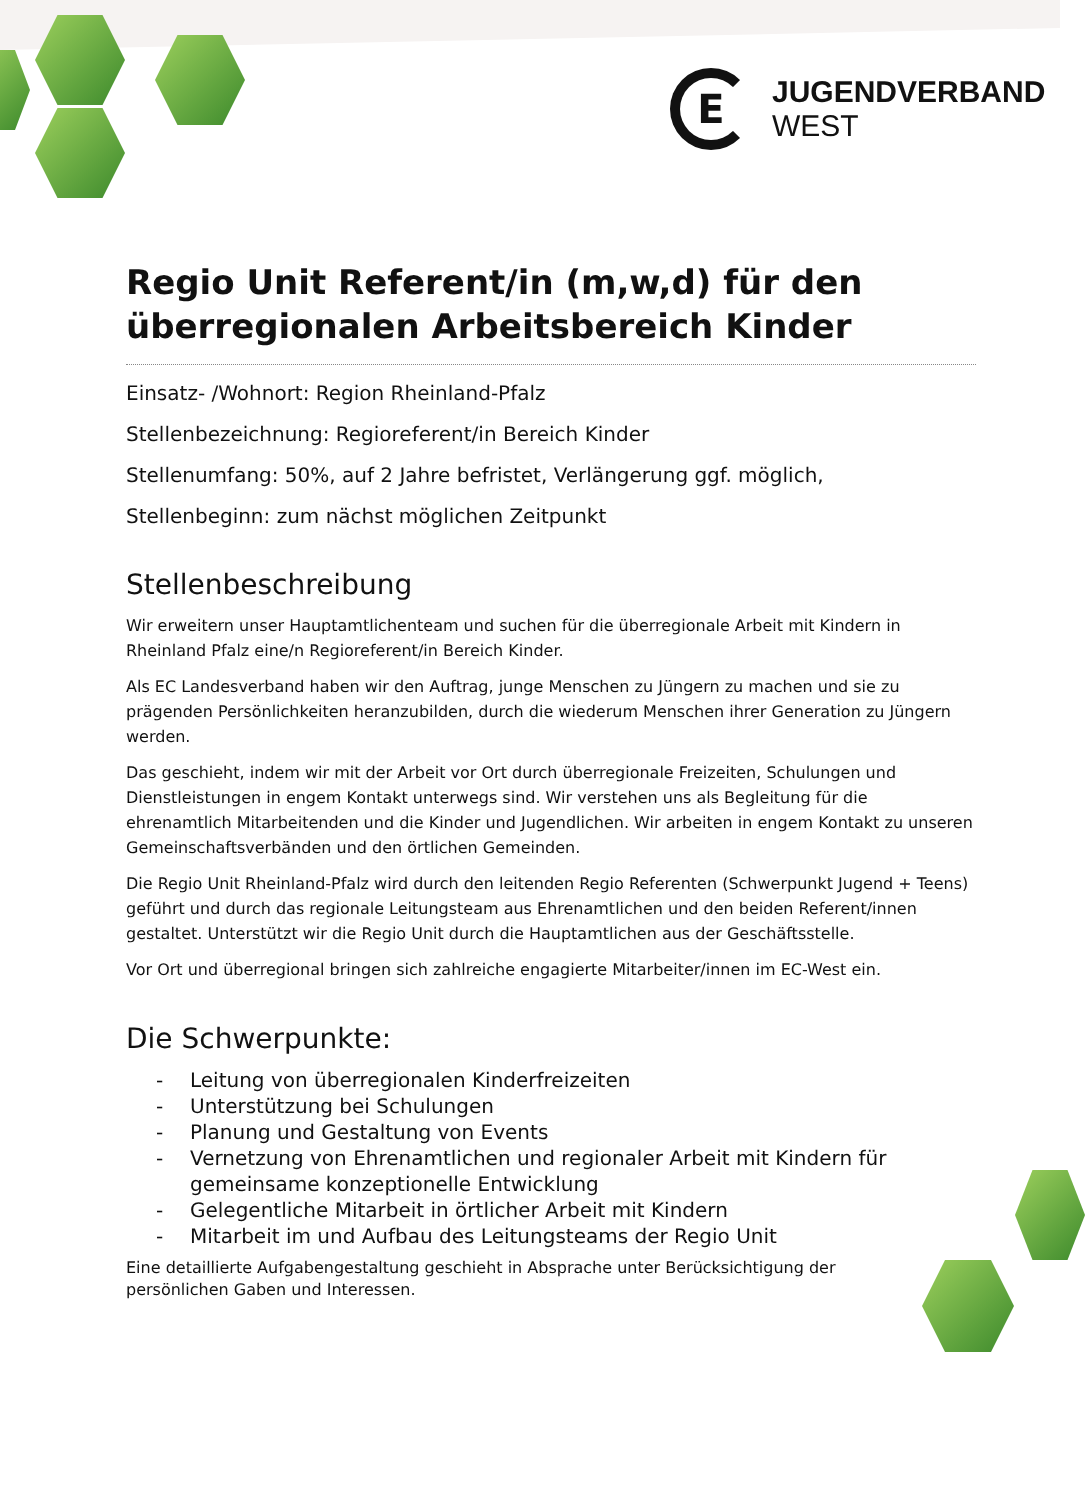E
JUGENDVERBAND
WEST
Regio Unit Referent/in (m,w,d) für den überregionalen Arbeitsbereich Kinder
Einsatz- /Wohnort: Region Rheinland-Pfalz
Stellenbezeichnung: Regioreferent/in Bereich Kinder
Stellenumfang: 50%, auf 2 Jahre befristet, Verlängerung ggf. möglich,
Stellenbeginn: zum nächst möglichen Zeitpunkt
Stellenbeschreibung
Wir erweitern unser Hauptamtlichenteam und suchen für die überregionale Arbeit mit Kindern in Rheinland Pfalz eine/n Regioreferent/in Bereich Kinder.
Als EC Landesverband haben wir den Auftrag, junge Menschen zu Jüngern zu machen und sie zu prägenden Persönlichkeiten heranzubilden, durch die wiederum Menschen ihrer Generation zu Jüngern werden.
Das geschieht, indem wir mit der Arbeit vor Ort durch überregionale Freizeiten, Schulungen und Dienstleistungen in engem Kontakt unterwegs sind. Wir verstehen uns als Begleitung für die ehrenamtlich Mitarbeitenden und die Kinder und Jugendlichen. Wir arbeiten in engem Kontakt zu unseren Gemeinschaftsverbänden und den örtlichen Gemeinden.
Die Regio Unit Rheinland-Pfalz wird durch den leitenden Regio Referenten (Schwerpunkt Jugend + Teens) geführt und durch das regionale Leitungsteam aus Ehrenamtlichen und den beiden Referent/innen gestaltet. Unterstützt wir die Regio Unit durch die Hauptamtlichen aus der Geschäftsstelle.
Vor Ort und überregional bringen sich zahlreiche engagierte Mitarbeiter/innen im EC-West ein.
Die Schwerpunkte:
- Leitung von überregionalen Kinderfreizeiten
- Unterstützung bei Schulungen
- Planung und Gestaltung von Events
- Vernetzung von Ehrenamtlichen und regionaler Arbeit mit Kindern für gemeinsame konzeptionelle Entwicklung
- Gelegentliche Mitarbeit in örtlicher Arbeit mit Kindern
- Mitarbeit im und Aufbau des Leitungsteams der Regio Unit
Eine detaillierte Aufgabengestaltung geschieht in Absprache unter Berücksichtigung der persönlichen Gaben und Interessen.